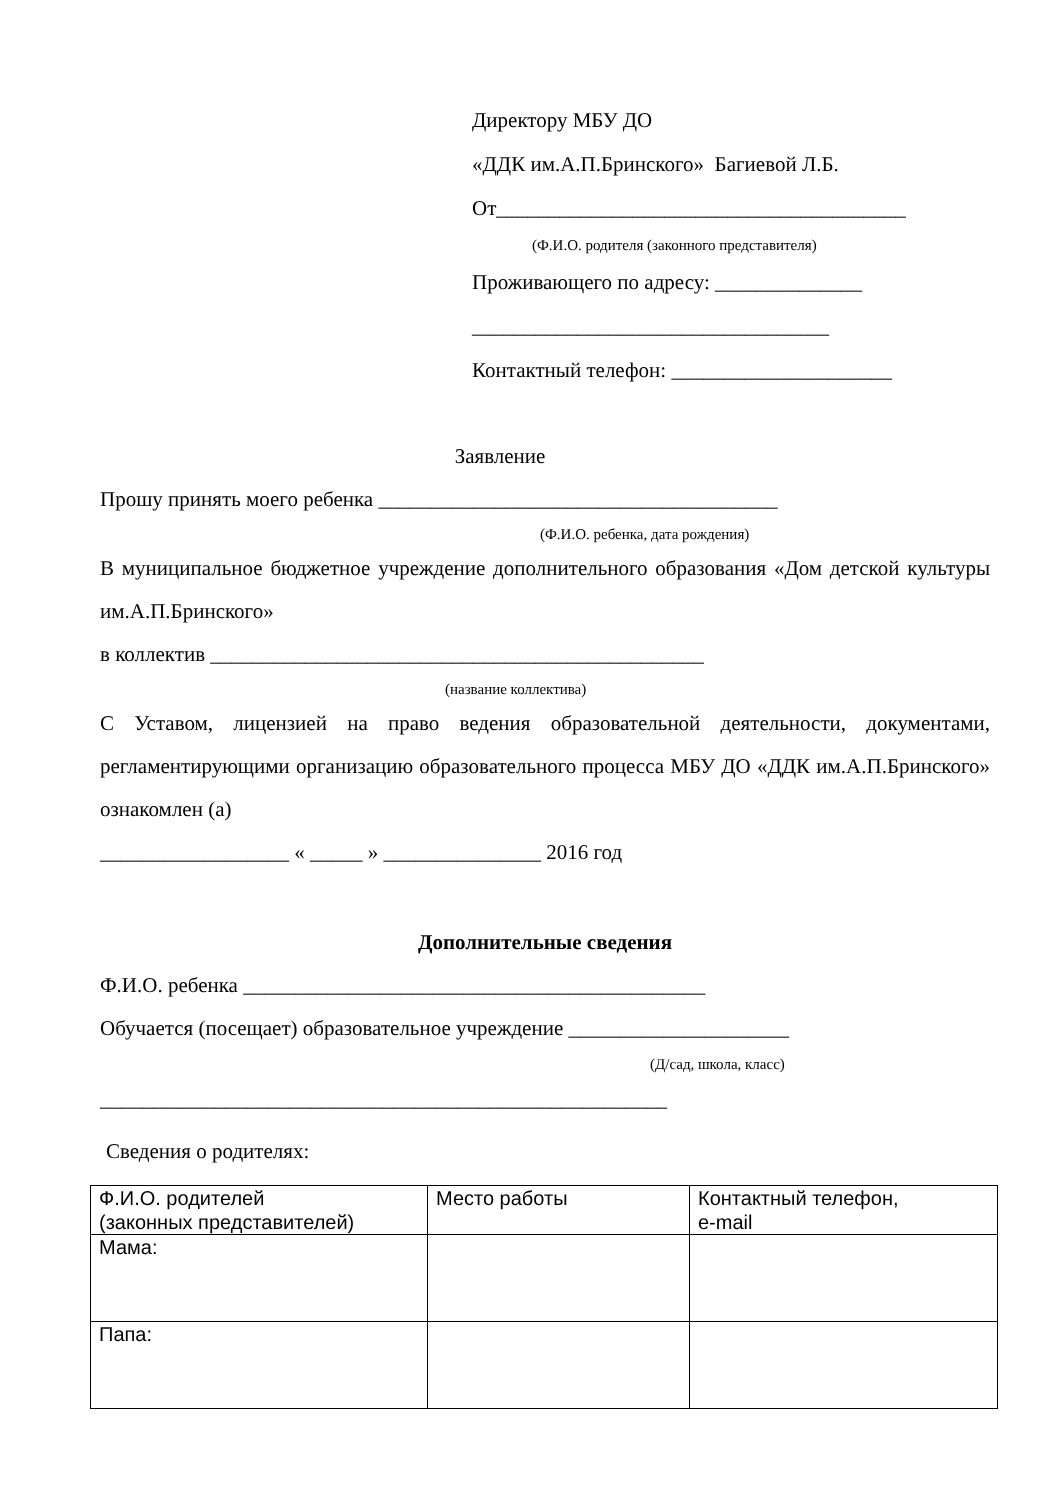Директору МБУ ДО
«ДДК им.А.П.Бринского» Багиевой Л.Б.
От_______________________________________
(Ф.И.О. родителя (законного представителя)
Проживающего по адресу: ______________
__________________________________
Контактный телефон: _____________________
Заявление
Прошу принять моего ребенка ______________________________________
(Ф.И.О. ребенка, дата рождения)
В муниципальное бюджетное учреждение дополнительного образования «Дом детской культуры им.А.П.Бринского»
в коллектив _______________________________________________
(название коллектива)
С Уставом, лицензией на право ведения образовательной деятельности, документами, регламентирующими организацию образовательного процесса МБУ ДО «ДДК им.А.П.Бринского» ознакомлен (а)
__________________ « _____ » _______________ 2016 год
Дополнительные сведения
Ф.И.О. ребенка ____________________________________________
Обучается (посещает) образовательное учреждение _____________________
(Д/сад, школа, класс)
______________________________________________________
Сведения о родителях:
| Ф.И.О. родителей (законных представителей) | Место работы | Контактный телефон, e-mail |
| Мама: | | |
| Папа: | | |